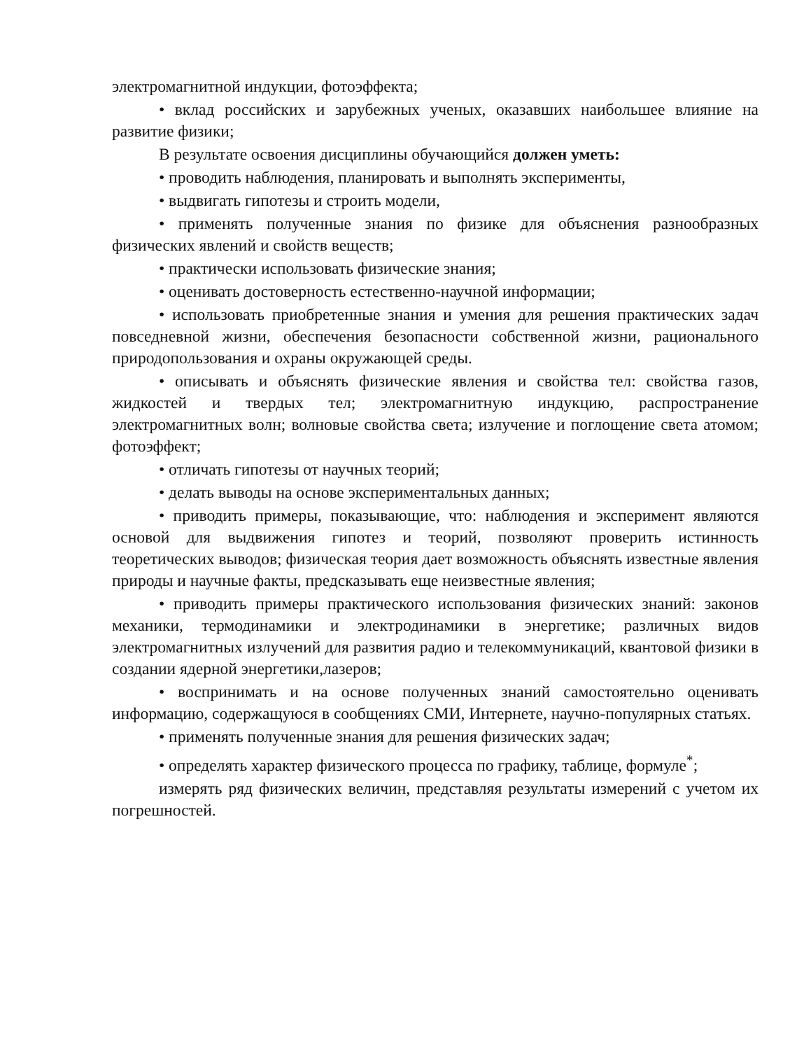электромагнитной индукции, фотоэффекта;
• вклад российских и зарубежных ученых, оказавших наибольшее влияние на развитие физики;
В результате освоения дисциплины обучающийся должен уметь:
• проводить наблюдения, планировать и выполнять эксперименты,
• выдвигать гипотезы и строить модели,
• применять полученные знания по физике для объяснения разнообразных физических явлений и свойств веществ;
• практически использовать физические знания;
• оценивать достоверность естественно-научной информации;
• использовать приобретенные знания и умения для решения практических задач повседневной жизни, обеспечения безопасности собственной жизни, рационального природопользования и охраны окружающей среды.
• описывать и объяснять физические явления и свойства тел: свойства газов, жидкостей и твердых тел; электромагнитную индукцию, распространение электромагнитных волн; волновые свойства света; излучение и поглощение света атомом; фотоэффект;
• отличать гипотезы от научных теорий;
• делать выводы на основе экспериментальных данных;
• приводить примеры, показывающие, что: наблюдения и эксперимент являются основой для выдвижения гипотез и теорий, позволяют проверить истинность теоретических выводов; физическая теория дает возможность объяснять известные явления природы и научные факты, предсказывать еще неизвестные явления;
• приводить примеры практического использования физических знаний: законов механики, термодинамики и электродинамики в энергетике; различных видов электромагнитных излучений для развития радио и телекоммуникаций, квантовой физики в создании ядерной энергетики,лазеров;
• воспринимать и на основе полученных знаний самостоятельно оценивать информацию, содержащуюся в сообщениях СМИ, Интернете, научно-популярных статьях.
• применять полученные знания для решения физических задач;
• определять характер физического процесса по графику, таблице, формуле<sup>*</sup>;
измерять ряд физических величин, представляя результаты измерений с учетом их погрешностей.